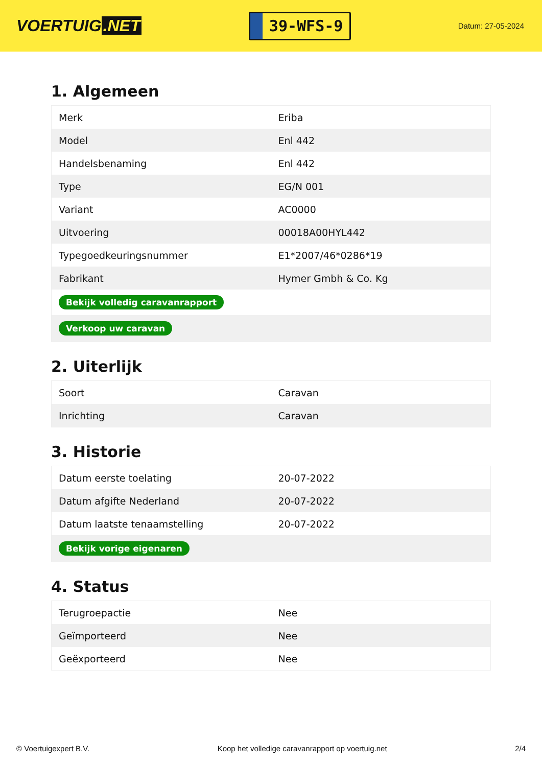VOERTUIG.NET
39-WFS-9
Datum: 27-05-2024
1. Algemeen
| Merk | Eriba |
| Model | Enl 442 |
| Handelsbenaming | Enl 442 |
| Type | EG/N 001 |
| Variant | AC0000 |
| Uitvoering | 00018A00HYL442 |
| Typegoedkeuringsnummer | E1*2007/46*0286*19 |
| Fabrikant | Hymer Gmbh & Co. Kg |
| Bekijk volledig caravanrapport | |
| Verkoop uw caravan | |
2. Uiterlijk
| Soort | Caravan |
| Inrichting | Caravan |
3. Historie
| Datum eerste toelating | 20-07-2022 |
| Datum afgifte Nederland | 20-07-2022 |
| Datum laatste tenaamstelling | 20-07-2022 |
| Bekijk vorige eigenaren | |
4. Status
| Terugroepactie | Nee |
| Geïmporteerd | Nee |
| Geëxporteerd | Nee |
© Voertuigexpert B.V. Koop het volledige caravanrapport op voertuig.net 2/4